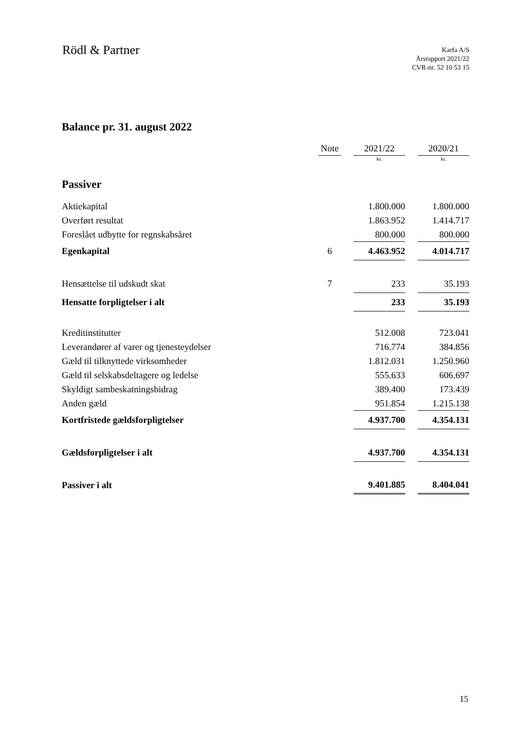Rödl & Partner
Karfa A/S
Årsrapport 2021/22
CVR-nr. 52 10 53 15
Balance pr. 31. august 2022
| | Note | | 2021/22 | | 2020/21 |
| --- | --- | --- | --- | --- | --- |
| | | | kr. | | kr. |
| Passiver | | | | | |
| Aktiekapital | | | 1.800.000 | | 1.800.000 |
| Overført resultat | | | 1.863.952 | | 1.414.717 |
| Foreslået udbytte for regnskabsåret | | | 800.000 | | 800.000 |
| Egenkapital | 6 | | 4.463.952 | | 4.014.717 |
| Hensættelse til udskudt skat | 7 | | 233 | | 35.193 |
| Hensatte forpligtelser i alt | | | 233 | | 35.193 |
| Kreditinstitutter | | | 512.008 | | 723.041 |
| Leverandører af varer og tjenesteydelser | | | 716.774 | | 384.856 |
| Gæld til tilknyttede virksomheder | | | 1.812.031 | | 1.250.960 |
| Gæld til selskabsdeltagere og ledelse | | | 555.633 | | 606.697 |
| Skyldigt sambeskatningsbidrag | | | 389.400 | | 173.439 |
| Anden gæld | | | 951.854 | | 1.215.138 |
| Kortfristede gældsforpligtelser | | | 4.937.700 | | 4.354.131 |
| Gældsforpligtelser i alt | | | 4.937.700 | | 4.354.131 |
| Passiver i alt | | | 9.401.885 | | 8.404.041 |
15